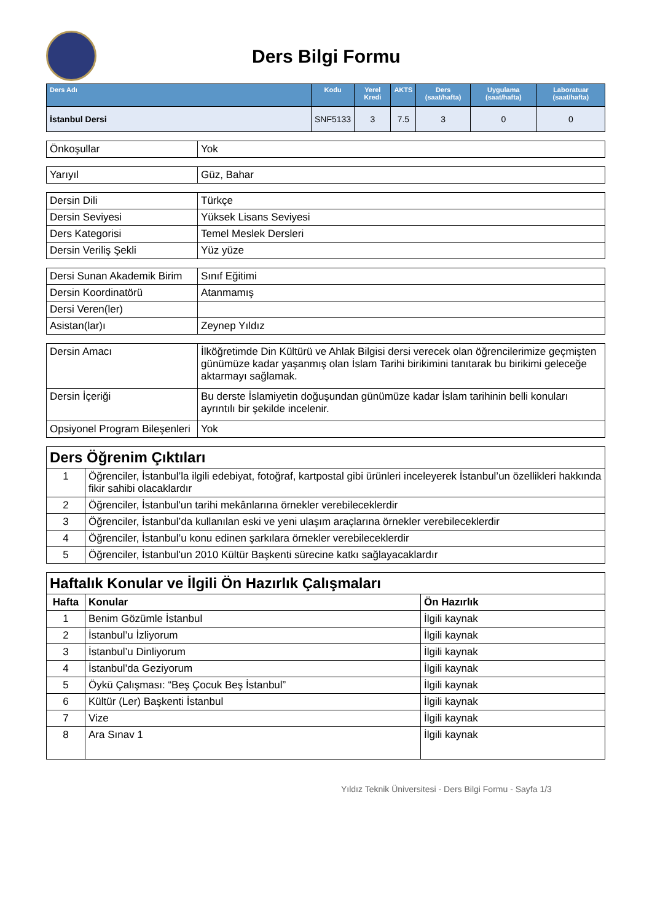Ders Bilgi Formu
| Ders Adı | Kodu | Yerel Kredi | AKTS | Ders (saat/hafta) | Uygulama (saat/hafta) | Laboratuar (saat/hafta) |
| --- | --- | --- | --- | --- | --- | --- |
| İstanbul Dersi | SNF5133 | 3 | 7.5 | 3 | 0 | 0 |
| Önkoşullar | Yok |
| Yarıyıl | Güz, Bahar |
| Dersin Dili | Türkçe |
| Dersin Seviyesi | Yüksek Lisans Seviyesi |
| Ders Kategorisi | Temel Meslek Dersleri |
| Dersin Veriliş Şekli | Yüz yüze |
| Dersi Sunan Akademik Birim | Sınıf Eğitimi |
| Dersin Koordinatörü | Atanmamış |
| Dersi Veren(ler) | |
| Asistan(lar)ı | Zeynep Yıldız |
| Dersin Amacı | İlköğretimde Din Kültürü ve Ahlak Bilgisi dersi verecek olan öğrencilerimize geçmişten günümüze kadar yaşanmış olan İslam Tarihi birikimini tanıtarak bu birikimi geleceğe aktarmayı sağlamak. |
| Dersin İçeriği | Bu derste İslamiyetin doğuşundan günümüze kadar İslam tarihinin belli konuları ayrıntılı bir şekilde incelenir. |
| Opsiyonel Program Bileşenleri | Yok |
| Ders Öğrenim Çıktıları | |
| 1 | Öğrenciler, İstanbul’la ilgili edebiyat, fotoğraf, kartpostal gibi ürünleri inceleyerek İstanbul’un özellikleri hakkında fikir sahibi olacaklardır |
| 2 | Öğrenciler, İstanbul'un tarihi mekânlarına örnekler verebileceklerdir |
| 3 | Öğrenciler, İstanbul’da kullanılan eski ve yeni ulaşım araçlarına örnekler verebileceklerdir |
| 4 | Öğrenciler, İstanbul’u konu edinen şarkılara örnekler verebileceklerdir |
| 5 | Öğrenciler, İstanbul'un 2010 Kültür Başkenti sürecine katkı sağlayacaklardır |
| Haftalık Konular ve İlgili Ön Hazırlık Çalışmaları | | |
| Hafta | Konular | Ön Hazırlık |
| 1 | Benim Gözümle İstanbul | İlgili kaynak |
| 2 | İstanbul’u İzliyorum | İlgili kaynak |
| 3 | İstanbul’u Dinliyorum | İlgili kaynak |
| 4 | İstanbul’da Geziyorum | İlgili kaynak |
| 5 | Öykü Çalışması: “Beş Çocuk Beş İstanbul” | İlgili kaynak |
| 6 | Kültür (Ler) Başkenti İstanbul | İlgili kaynak |
| 7 | Vize | İlgili kaynak |
| 8 | Ara Sınav 1 | İlgili kaynak |
Yıldız Teknik Üniversitesi - Ders Bilgi Formu - Sayfa 1/3